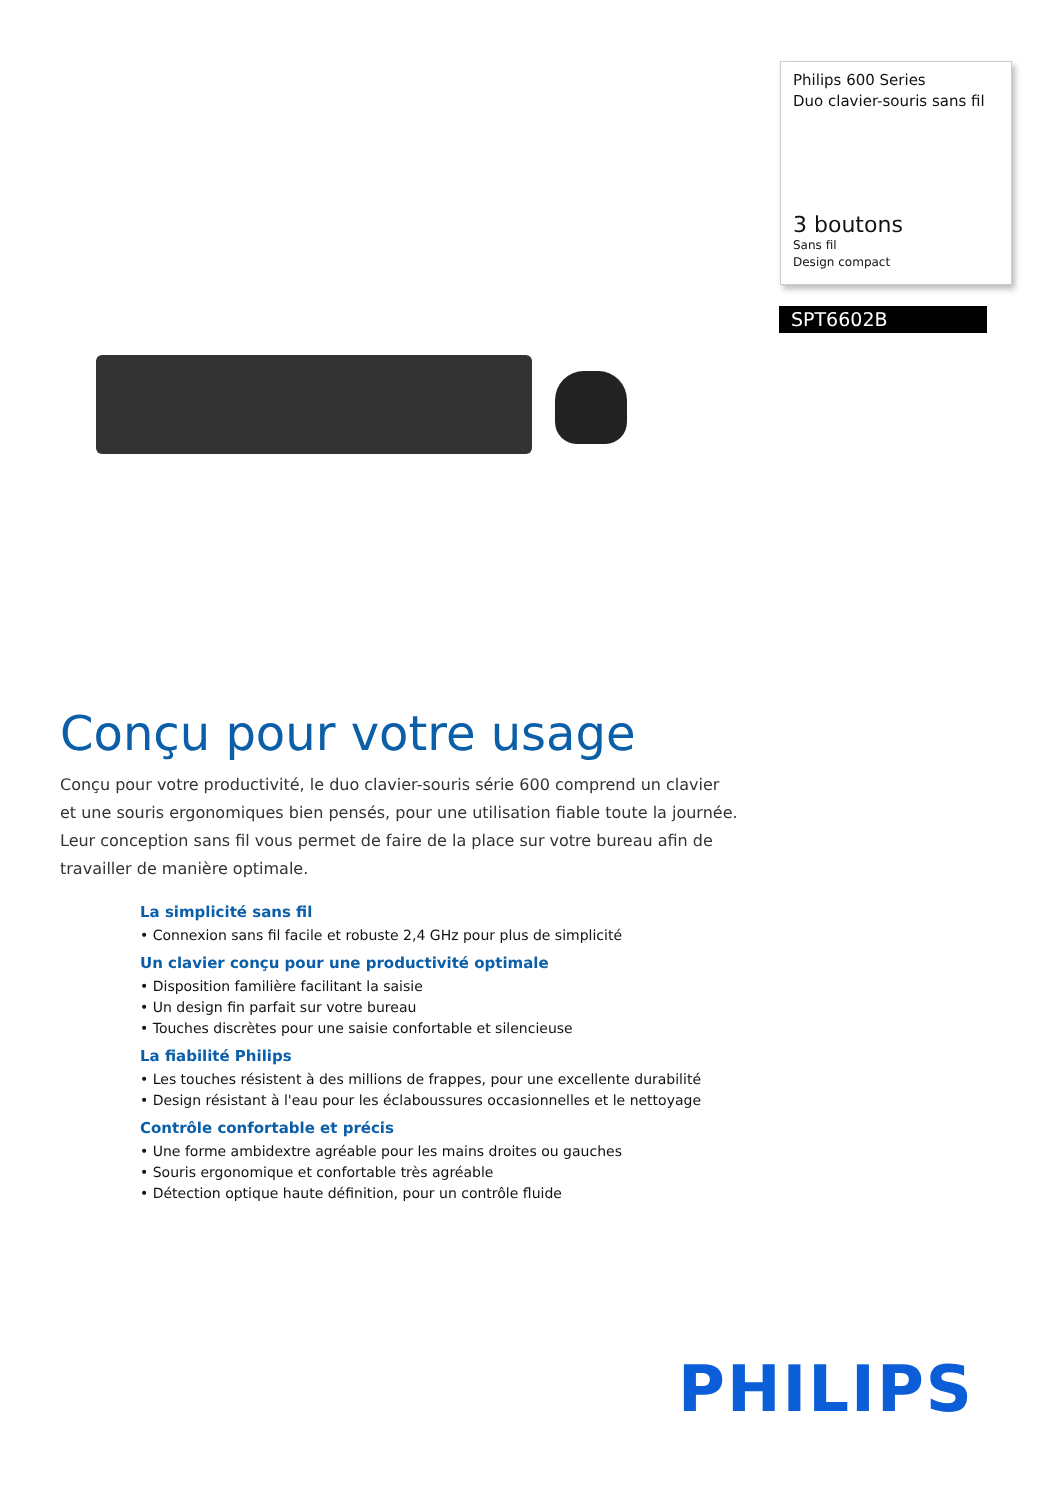Philips 600 Series
Duo clavier-souris sans fil
3 boutons
Sans fil
Design compact
SPT6602B
Conçu pour votre usage
Conçu pour votre productivité, le duo clavier-souris série 600 comprend un clavier et une souris ergonomiques bien pensés, pour une utilisation fiable toute la journée. Leur conception sans fil vous permet de faire de la place sur votre bureau afin de travailler de manière optimale.
La simplicité sans fil
• Connexion sans fil facile et robuste 2,4 GHz pour plus de simplicité
Un clavier conçu pour une productivité optimale
• Disposition familière facilitant la saisie
• Un design fin parfait sur votre bureau
• Touches discrètes pour une saisie confortable et silencieuse
La fiabilité Philips
• Les touches résistent à des millions de frappes, pour une excellente durabilité
• Design résistant à l'eau pour les éclaboussures occasionnelles et le nettoyage
Contrôle confortable et précis
• Une forme ambidextre agréable pour les mains droites ou gauches
• Souris ergonomique et confortable très agréable
• Détection optique haute définition, pour un contrôle fluide
PHILIPS